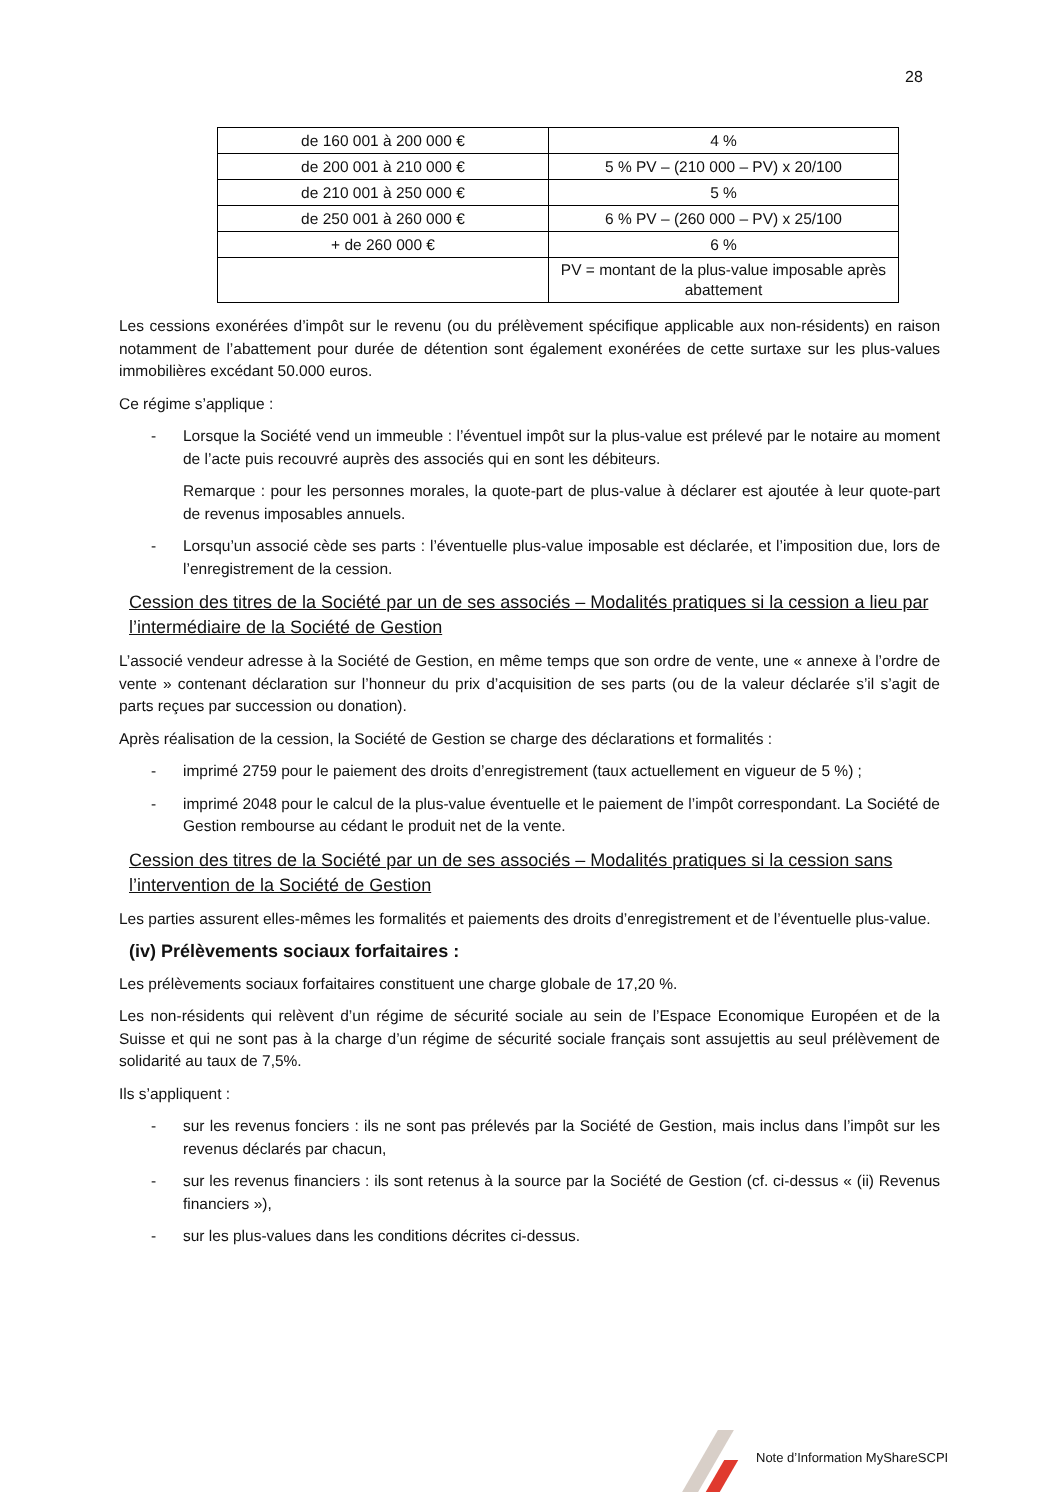28
| de 160 001 à 200 000 € | 4 % |
| de 200 001 à 210 000 € | 5 % PV – (210 000 – PV) x 20/100 |
| de 210 001 à 250 000 € | 5 % |
| de 250 001 à 260 000 € | 6 % PV – (260 000 – PV) x 25/100 |
| + de 260 000 € | 6 % |
| | PV = montant de la plus-value imposable après abattement |
Les cessions exonérées d’impôt sur le revenu (ou du prélèvement spécifique applicable aux non-résidents) en raison notamment de l’abattement pour durée de détention sont également exonérées de cette surtaxe sur les plus-values immobilières excédant 50.000 euros.
Ce régime s’applique :
- Lorsque la Société vend un immeuble : l’éventuel impôt sur la plus-value est prélevé par le notaire au moment de l’acte puis recouvré auprès des associés qui en sont les débiteurs.
Remarque : pour les personnes morales, la quote-part de plus-value à déclarer est ajoutée à leur quote-part de revenus imposables annuels.
- Lorsqu’un associé cède ses parts : l’éventuelle plus-value imposable est déclarée, et l’imposition due, lors de l’enregistrement de la cession.
Cession des titres de la Société par un de ses associés – Modalités pratiques si la cession a lieu par l’intermédiaire de la Société de Gestion
L’associé vendeur adresse à la Société de Gestion, en même temps que son ordre de vente, une « annexe à l’ordre de vente » contenant déclaration sur l’honneur du prix d’acquisition de ses parts (ou de la valeur déclarée s’il s’agit de parts reçues par succession ou donation).
Après réalisation de la cession, la Société de Gestion se charge des déclarations et formalités :
- imprimé 2759 pour le paiement des droits d’enregistrement (taux actuellement en vigueur de 5 %) ;
- imprimé 2048 pour le calcul de la plus-value éventuelle et le paiement de l’impôt correspondant. La Société de Gestion rembourse au cédant le produit net de la vente.
Cession des titres de la Société par un de ses associés – Modalités pratiques si la cession sans l’intervention de la Société de Gestion
Les parties assurent elles-mêmes les formalités et paiements des droits d’enregistrement et de l’éventuelle plus-value.
(iv) Prélèvements sociaux forfaitaires :
Les prélèvements sociaux forfaitaires constituent une charge globale de 17,20 %.
Les non-résidents qui relèvent d’un régime de sécurité sociale au sein de l’Espace Economique Européen et de la Suisse et qui ne sont pas à la charge d’un régime de sécurité sociale français sont assujettis au seul prélèvement de solidarité au taux de 7,5%.
Ils s’appliquent :
- sur les revenus fonciers : ils ne sont pas prélevés par la Société de Gestion, mais inclus dans l’impôt sur les revenus déclarés par chacun,
- sur les revenus financiers : ils sont retenus à la source par la Société de Gestion (cf. ci-dessus « (ii) Revenus financiers »),
- sur les plus-values dans les conditions décrites ci-dessus.
Note d’Information MyShareSCPI